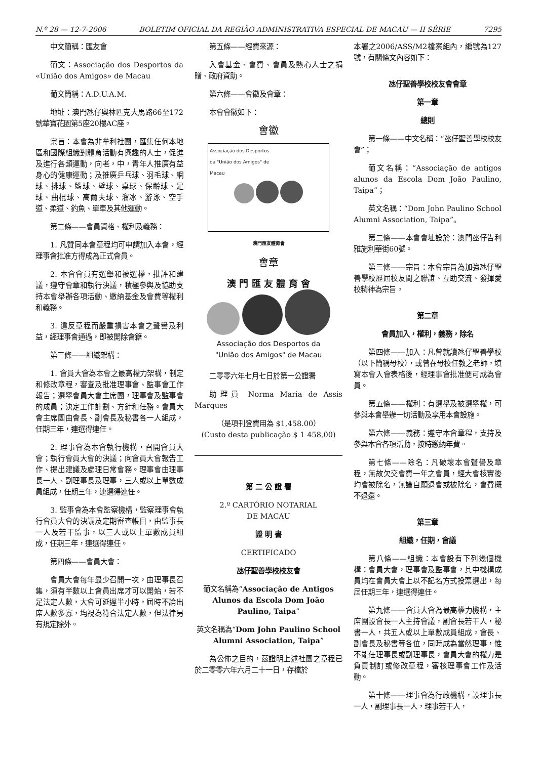N.º 28 — 12-7-2006 BOLETIM OFICIAL DA REGIÃO ADMINISTRATIVA ESPECIAL DE MACAU — II SÉRIE 7295
中文簡稱：匯友會
葡文：Associação dos Desportos da «União dos Amigos» de Macau
葡文簡稱：A.D.U.A.M.
地址：澳門氹仔奧林匹克大馬路66至172號華寶花園第5座20樓AC座。
宗旨：本會為非牟利社團，匯集任何本地區和國際組織對體育活動有興趣的人士，促進及進行各類運動，向老，中，青年人推廣有益身心的健康運動；及推廣乒乓球、羽毛球、網球、排球、籃球、壁球、桌球、保齡球、足球、曲棍球、高爾夫球、溜冰、游泳、空手道、柔道、釣魚、單車及其他運動。
第二條——會員資格、權利及義務：
1. 凡贊同本會章程均可申請加入本會，經理事會批准方得成為正式會員。
2. 本會會員有選舉和被選權，批評和建議，遵守會章和執行決議，積極參與及協助支持本會舉辦各項活動、繳納基金及會費等權利和義務。
3. 違反章程而嚴重損害本會之聲譽及利益，經理事會通過，即被開除會籍。
第三條——組織架構：
1. 會員大會為本會之最高權力架構，制定和修改章程，審查及批准理事會、監事會工作報告；選舉會員大會主席團，理事會及監事會的成員；決定工作計劃、方針和任務。會員大會主席團由會長、副會長及秘書各一人組成，任期三年，連選得連任。
2. 理事會為本會執行機構，召開會員大會；執行會員大會的決議；向會員大會報告工作、提出建議及處理日常會務。理事會由理事長一人、副理事長及理事，三人或以上單數成員組成，任期三年，連選得連任。
3. 監事會為本會監察機構，監察理事會執行會員大會的決議及定期審查帳目，由監事長一人及若干監事，以三人或以上單數成員組成，任期三年，連選得連任。
第四條——會員大會：
會員大會每年最少召開一次，由理事長召集，須有半數以上會員出席才可以開始，若不足法定人數，大會可延遲半小時，屆時不論出席人數多寡，均視為符合法定人數，但法律另有規定除外。
第五條——經費來源：
入會基金、會費、會員及熱心人士之捐贈、政府資助。
第六條——會徽及會章：
本會會徽如下：
會徽
Associação dos Desportos
da "União dos Amigos" de
Macau
澳門匯友體育會
會章
澳 門 匯 友 體 育 會
Associação dos Desportos da
"União dos Amigos" de Macau
二零零六年七月七日於第一公證署
助理員 Norma Maria de Assis Marques
（是項刊登費用為 $1,458.00）
(Custo desta publicação $ 1 458,00)
第 二 公 證 署
2.º CARTÓRIO NOTARIAL
DE MACAU
證 明 書
CERTIFICADO
氹仔聖善學校校友會
葡文名稱為“Associação de Antigos Alunos da Escola Dom João Paulino, Taipa”
英文名稱為“Dom John Paulino School Alumni Association, Taipa”
為公佈之目的，茲證明上述社團之章程已於二零零六年六月二十一日，存檔於
本署之2006/ASS/M2檔案組內，編號為127號，有關條文內容如下：
氹仔聖善學校校友會會章
第一章
總則
第一條——中文名稱：“氹仔聖善學校校友會”；
葡文名稱：“Associação de antigos alunos da Escola Dom João Paulino, Taipa”；
英文名稱：“Dom John Paulino School Alumni Association, Taipa”。
第二條——本會會址設於：澳門氹仔告利雅施利華街60號。
第三條——宗旨：本會宗旨為加強氹仔聖善學校歷屆校友間之聯誼、互助交流、發揮愛校精神為宗旨。
第二章
會員加入，權利，義務，除名
第四條——加入：凡曾就讀氹仔聖善學校（以下簡稱母校），或曾在母校任教之老師，填寫本會入會表格後，經理事會批准便可成為會員。
第五條——權利：有選舉及被選舉權，可參與本會舉辦一切活動及享用本會設施。
第六條——義務：遵守本會章程，支持及參與本會各項活動，按時繳納年費。
第七條——除名：凡破壞本會聲譽及章程，無故欠交會費一年之會員，經大會核實後均會被除名，無論自願退會或被除名，會費概不退還。
第三章
組織，任期，會議
第八條——組織：本會設有下列幾個機構：會員大會，理事會及監事會，其中機構成員均在會員大會上以不記名方式投票選出，每屆任期三年，連選得連任。
第九條——會員大會為最高權力機構，主席團設會長一人主持會議，副會長若干人，秘書一人，共五人或以上單數成員組成。會長、副會長及秘書等各位，同時成為當然理事，惟不能任理事長或副理事長，會員大會的權力是負責制訂或修改章程，審核理事會工作及活動。
第十條——理事會為行政機構，設理事長一人，副理事長一人，理事若干人，